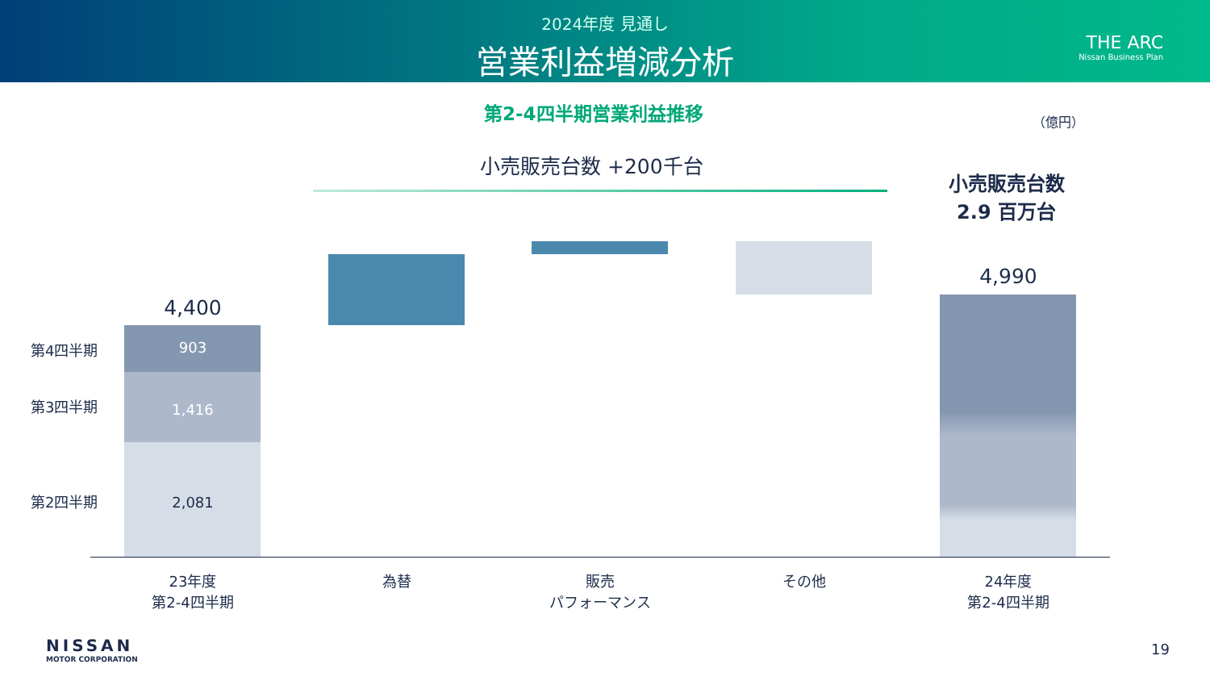2024年度 見通し
営業利益増減分析
THE ARC
Nissan Business Plan
第2-4四半期営業利益推移 （億円）
小売販売台数 +200千台
小売販売台数
2.9 百万台
4,400
903
1,416
2,081
第4四半期
第3四半期
第2四半期
4,990
23年度
第2-4四半期
為替
販売
パフォーマンス
その他
24年度
第2-4四半期
NISSAN
MOTOR CORPORATION
19